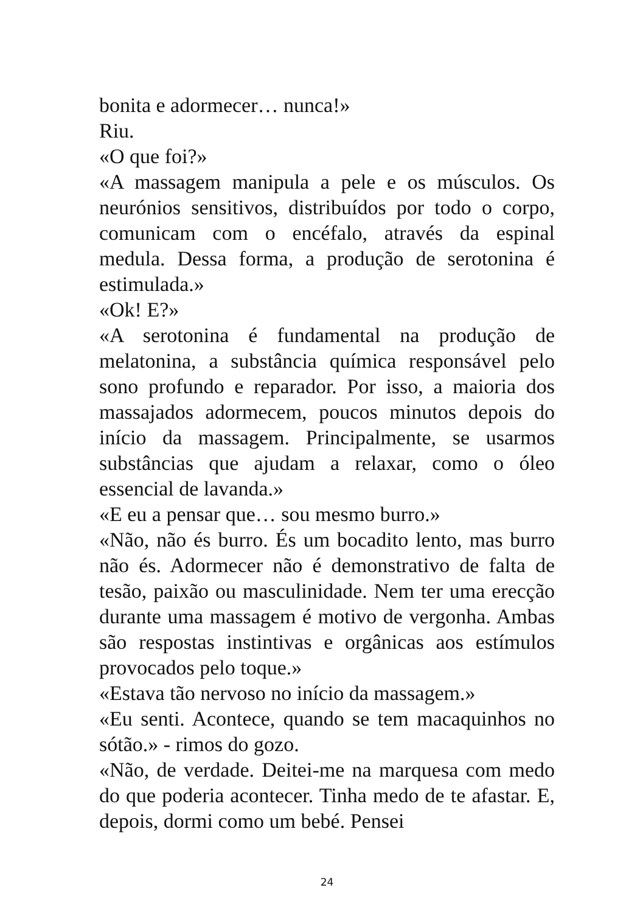bonita e adormecer… nunca!»
Riu.
«O que foi?»
«A massagem manipula a pele e os músculos. Os neurónios sensitivos, distribuídos por todo o corpo, comunicam com o encéfalo, através da espinal medula. Dessa forma, a produção de serotonina é estimulada.»
«Ok! E?»
«A serotonina é fundamental na produção de melatonina, a substância química responsável pelo sono profundo e reparador. Por isso, a maioria dos massajados adormecem, poucos minutos depois do início da massagem. Principalmente, se usarmos substâncias que ajudam a relaxar, como o óleo essencial de lavanda.»
«E eu a pensar que… sou mesmo burro.»
«Não, não és burro. És um bocadito lento, mas burro não és. Adormecer não é demonstrativo de falta de tesão, paixão ou masculinidade. Nem ter uma erecção durante uma massagem é motivo de vergonha. Ambas são respostas instintivas e orgânicas aos estímulos provocados pelo toque.»
«Estava tão nervoso no início da massagem.»
«Eu senti. Acontece, quando se tem macaquinhos no sótão.» - rimos do gozo.
«Não, de verdade. Deitei-me na marquesa com medo do que poderia acontecer. Tinha medo de te afastar. E, depois, dormi como um bebé. Pensei
24